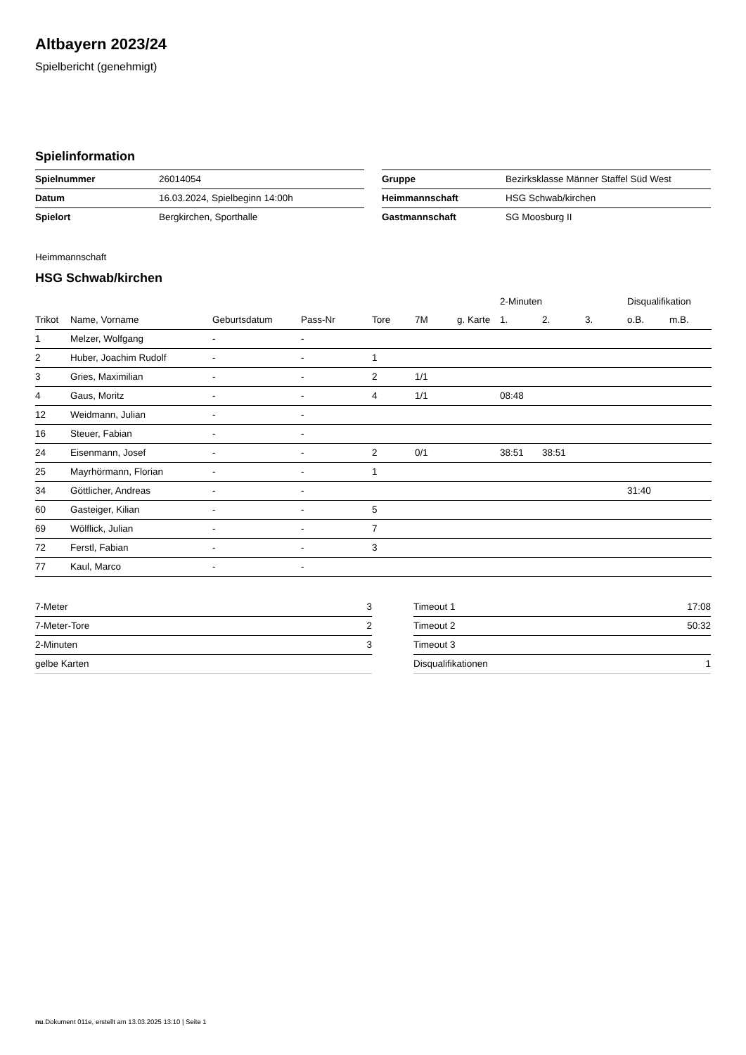Altbayern 2023/24
Spielbericht (genehmigt)
Spielinformation
| Spielnummer | 26014054 |
| Datum | 16.03.2024, Spielbeginn 14:00h |
| Spielort | Bergkirchen, Sporthalle |
| Gruppe | Bezirksklasse Männer Staffel Süd West |
| Heimmannschaft | HSG Schwab/kirchen |
| Gastmannschaft | SG Moosburg II |
Heimmannschaft
HSG Schwab/kirchen
| | | | | | | | 2-Minuten | | | Disqualifikation | |
| --- | --- | --- | --- | --- | --- | --- | --- | --- | --- | --- | --- |
| Trikot | Name, Vorname | Geburtsdatum | Pass-Nr | Tore | 7M | g. Karte | 1. | 2. | 3. | o.B. | m.B. |
| 1 | Melzer, Wolfgang | - | - | | | | | | | | |
| 2 | Huber, Joachim Rudolf | - | - | 1 | | | | | | | |
| 3 | Gries, Maximilian | - | - | 2 | 1/1 | | | | | | |
| 4 | Gaus, Moritz | - | - | 4 | 1/1 | | 08:48 | | | | |
| 12 | Weidmann, Julian | - | - | | | | | | | | |
| 16 | Steuer, Fabian | - | - | | | | | | | | |
| 24 | Eisenmann, Josef | - | - | 2 | 0/1 | | 38:51 | 38:51 | | | |
| 25 | Mayrhörmann, Florian | - | - | 1 | | | | | | | |
| 34 | Göttlicher, Andreas | - | - | | | | | | | 31:40 | |
| 60 | Gasteiger, Kilian | - | - | 5 | | | | | | | |
| 69 | Wölflick, Julian | - | - | 7 | | | | | | | |
| 72 | Ferstl, Fabian | - | - | 3 | | | | | | | |
| 77 | Kaul, Marco | - | - | | | | | | | | |
| 7-Meter | 3 |
| 7-Meter-Tore | 2 |
| 2-Minuten | 3 |
| gelbe Karten | |
| Timeout 1 | 17:08 |
| Timeout 2 | 50:32 |
| Timeout 3 | |
| Disqualifikationen | 1 |
nu.Dokument 011e, erstellt am 13.03.2025 13:10 | Seite 1